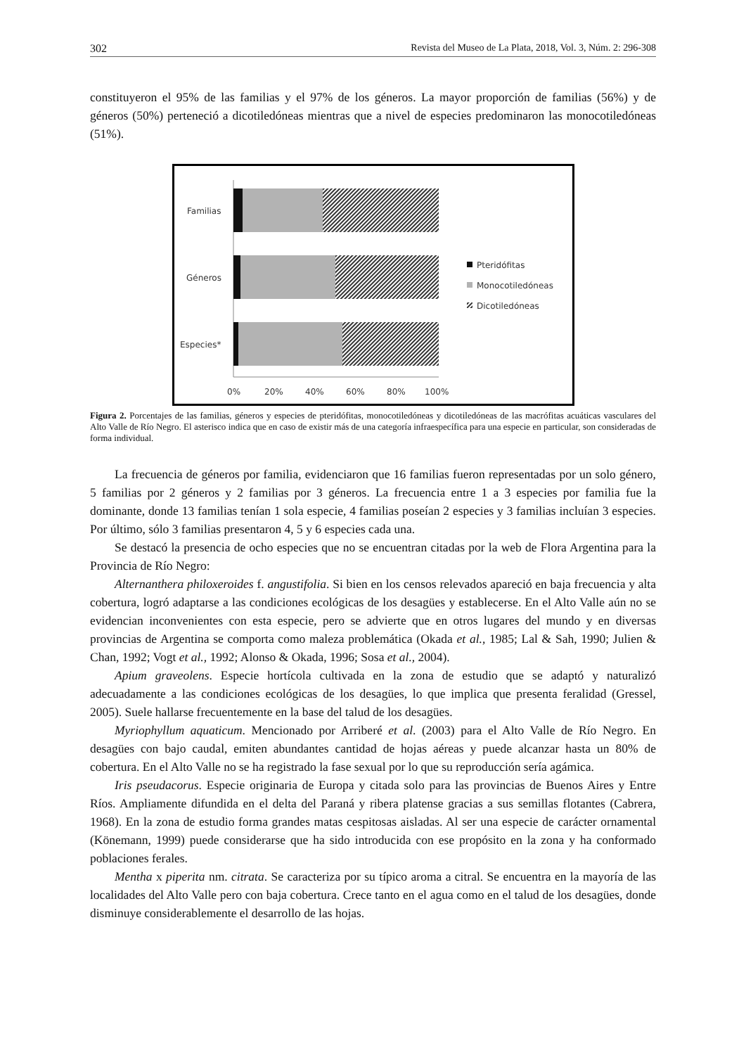302 Revista del Museo de La Plata, 2018, Vol. 3, Núm. 2: 296-308
constituyeron el 95% de las familias y el 97% de los géneros. La mayor proporción de familias (56%) y de géneros (50%) perteneció a dicotiledóneas mientras que a nivel de especies predominaron las monocotiledóneas (51%).
Familias
Géneros
Especies*
0%
20%
40%
60%
80%
100%
Pteridófitas
Monocotiledóneas
Dicotiledóneas
Figura 2. Porcentajes de las familias, géneros y especies de pteridófitas, monocotiledóneas y dicotiledóneas de las macrófitas acuáticas vasculares del Alto Valle de Río Negro. El asterisco indica que en caso de existir más de una categoría infraespecífica para una especie en particular, son consideradas de forma individual.
La frecuencia de géneros por familia, evidenciaron que 16 familias fueron representadas por un solo género, 5 familias por 2 géneros y 2 familias por 3 géneros. La frecuencia entre 1 a 3 especies por familia fue la dominante, donde 13 familias tenían 1 sola especie, 4 familias poseían 2 especies y 3 familias incluían 3 especies. Por último, sólo 3 familias presentaron 4, 5 y 6 especies cada una.
Se destacó la presencia de ocho especies que no se encuentran citadas por la web de Flora Argentina para la Provincia de Río Negro:
Alternanthera philoxeroides f. angustifolia. Si bien en los censos relevados apareció en baja frecuencia y alta cobertura, logró adaptarse a las condiciones ecológicas de los desagües y establecerse. En el Alto Valle aún no se evidencian inconvenientes con esta especie, pero se advierte que en otros lugares del mundo y en diversas provincias de Argentina se comporta como maleza problemática (Okada et al., 1985; Lal & Sah, 1990; Julien & Chan, 1992; Vogt et al., 1992; Alonso & Okada, 1996; Sosa et al., 2004).
Apium graveolens. Especie hortícola cultivada en la zona de estudio que se adaptó y naturalizó adecuadamente a las condiciones ecológicas de los desagües, lo que implica que presenta feralidad (Gressel, 2005). Suele hallarse frecuentemente en la base del talud de los desagües.
Myriophyllum aquaticum. Mencionado por Arriberé et al. (2003) para el Alto Valle de Río Negro. En desagües con bajo caudal, emiten abundantes cantidad de hojas aéreas y puede alcanzar hasta un 80% de cobertura. En el Alto Valle no se ha registrado la fase sexual por lo que su reproducción sería agámica.
Iris pseudacorus. Especie originaria de Europa y citada solo para las provincias de Buenos Aires y Entre Ríos. Ampliamente difundida en el delta del Paraná y ribera platense gracias a sus semillas flotantes (Cabrera, 1968). En la zona de estudio forma grandes matas cespitosas aisladas. Al ser una especie de carácter ornamental (Könemann, 1999) puede considerarse que ha sido introducida con ese propósito en la zona y ha conformado poblaciones ferales.
Mentha x piperita nm. citrata. Se caracteriza por su típico aroma a citral. Se encuentra en la mayoría de las localidades del Alto Valle pero con baja cobertura. Crece tanto en el agua como en el talud de los desagües, donde disminuye considerablemente el desarrollo de las hojas.